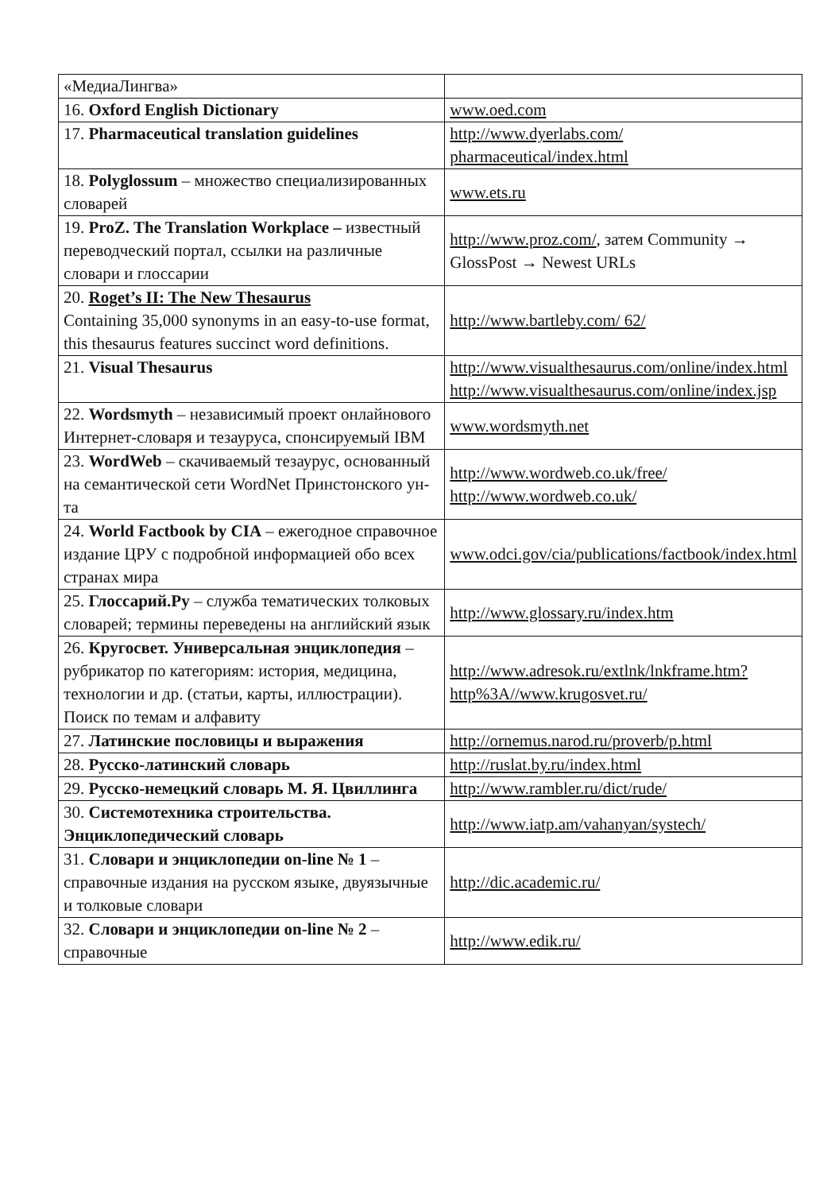| «МедиаЛингва» | |
| 16. Oxford English Dictionary | www.oed.com |
| 17. Pharmaceutical translation guidelines | http://www.dyerlabs.com/ pharmaceutical/index.html |
| 18. Polyglossum – множество специализированных словарей | www.ets.ru |
| 19. ProZ. The Translation Workplace – известный переводческий портал, ссылки на различные словари и глоссарии | http://www.proz.com/ , затем Community → GlossPost → Newest URLs |
| 20. Roget’s II: The New Thesaurus Containing 35,000 synonyms in an easy-to-use format, this thesaurus features succinct word definitions. | http://www.bartleby.com/ 62/ |
| 21. Visual Thesaurus | http://www.visualthesaurus.com/online/index.html http://www.visualthesaurus.com/online/index.jsp |
| 22. Wordsmyth – независимый проект онлайнового Интернет-словаря и тезауруса, спонсируемый IBM | www.wordsmyth.net |
| 23. WordWeb – скачиваемый тезаурус, основанный на семантической сети WordNet Принстонского ун-та | http://www.wordweb.co.uk/free/ http://www.wordweb.co.uk/ |
| 24. World Factbook by CIA – ежегодное справочное издание ЦРУ с подробной информацией обо всех странах мира | www.odci.gov/cia/publications/factbook/index.html |
| 25. Глоссарий.Ру – служба тематических толковых словарей; термины переведены на английский язык | http://www.glossary.ru/index.htm |
| 26. Кругосвет. Универсальная энциклопедия – рубрикатор по категориям: история, медицина, технологии и др. (статьи, карты, иллюстрации). Поиск по темам и алфавиту | http://www.adresok.ru/extlnk/lnkframe.htm?http%3A//www.krugosvet.ru/ |
| 27. Латинские пословицы и выражения | http://ornemus.narod.ru/proverb/p.html |
| 28. Русско-латинский словарь | http://ruslat.by.ru/index.html |
| 29. Русско-немецкий словарь М. Я. Цвиллинга | http://www.rambler.ru/dict/rude/ |
| 30. Системотехника строительства. Энциклопедический словарь | http://www.iatp.am/vahanyan/systech/ |
| 31. Словари и энциклопедии on-line № 1 –справочные издания на русском языке, двуязычные и толковые словари | http://dic.academic.ru/ |
| 32. Словари и энциклопедии on-line № 2 –справочные | http://www.edik.ru/ |